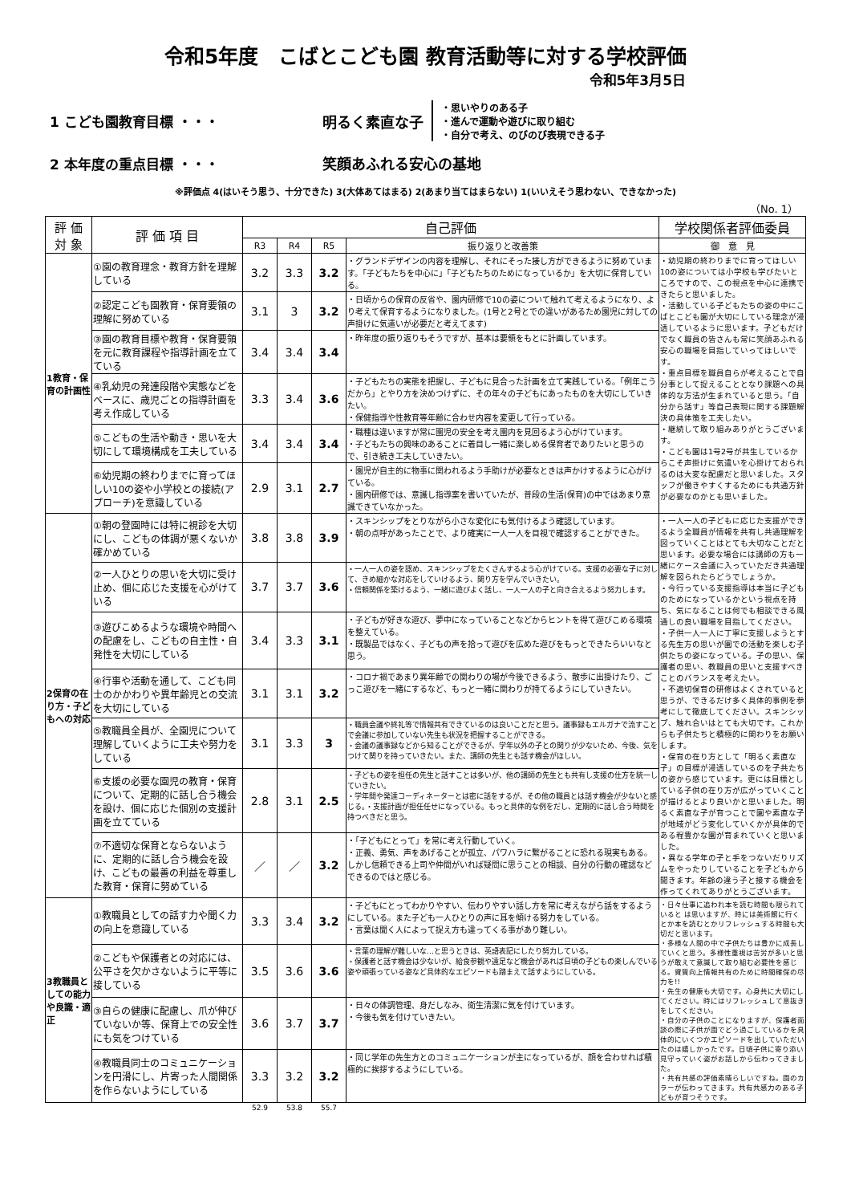令和5年度　こばとこども園 教育活動等に対する学校評価
令和5年3月5日
1 こども園教育目標 ・・・ 明るく素直な子
・思いやりのある子
・進んで運動や遊びに取り組む
・自分で考え、のびのび表現できる子
2 本年度の重点目標 ・・・ 笑顔あふれる安心の基地
※評価点 4(はいそう思う、十分できた) 3(大体あてはまる) 2(あまり当てはまらない) 1(いいえそう思わない、できなかった)
（No. 1）
| 評 価 対 象 | 評 価 項 目 | 自己評価 | | | | 学校関係者評価委員 |
| --- | --- | --- | --- | --- | --- | --- |
| | | R3 | R4 | R5 | 振り返りと改善策 | 御 意 見 |
| 1教育・保育の計画性 | ①園の教育理念・教育方針を理解している | 3.2 | 3.3 | 3.2 | ・グランドデザインの内容を理解し、それにそった接し方ができるように努めています。「子どもたちを中心に」「子どもたちのためになっているか」を大切に保育している。 | ・幼児期の終わりまでに育ってほしい10の姿については小学校も学びたいところですので、この視点を中心に連携できたらと思いました。 ・活動している子どもたちの姿の中にこばとこども園が大切にしている理念が浸透しているように思います。子どもだけでなく職員の皆さんも常に笑顔あふれる安心の職場を目指していってほしいです。 ・重点目標を職員自らが考えることで自分事として捉えることとなり課題への具体的な方法が生まれていると思う。「自分から話す」等自己表現に関する課題解決の具体策を工夫したい。 ・継続して取り組みありがとうございます。 ・こども園は1号2号が共生しているからこそ声掛けに気遣いを心掛けておられるのは大変な配慮だと思いました。スタッフが働きやすくするためにも共通方針が必要なのかとも思いました。 |
| | ②認定こども園教育・保育要領の理解に努めている | 3.1 | 3 | 3.2 | ・日頃からの保育の反省や、園内研修で10の姿について触れて考えるようになり、より考えて保育するようになりました。(1号と2号とでの違いがあるため園児に対しての声掛けに気遣いが必要だと考えてます) | |
| | ③園の教育目標や教育・保育要領を元に教育課程や指導計画を立てている | 3.4 | 3.4 | 3.4 | ・昨年度の振り返りもそうですが、基本は要領をもとに計画しています。 | |
| | ④乳幼児の発達段階や実態などをベースに、歳児ごとの指導計画を考え作成している | 3.3 | 3.4 | 3.6 | ・子どもたちの実態を把握し、子どもに見合った計画を立て実践している。「例年こうだから」とやり方を決めつけずに、その年々の子どもにあったものを大切にしていきたい。 ・保健指導や性教育等年齢に合わせ内容を変更して行っている。 | |
| | ⑤こどもの生活や動き・思いを大切にして環境構成を工夫している | 3.4 | 3.4 | 3.4 | ・職種は違いますが常に園児の安全を考え園内を見回るよう心がけています。 ・子どもたちの興味のあることに着目し一緒に楽しめる保育者でありたいと思うので、引き続き工夫していきたい。 | |
| | ⑥幼児期の終わりまでに育ってほしい10の姿や小学校との接続(アプローチ)を意識している | 2.9 | 3.1 | 2.7 | ・園児が自主的に物事に関われるよう手助けが必要なときは声かけするように心がけている。 ・園内研修では、意識し指導案を書いていたが、普段の生活(保育)の中ではあまり意識できていなかった。 | |
| 2保育の在り方・子どもへの対応 | ①朝の登園時には特に視診を大切にし、こどもの体調が悪くないか確かめている | 3.8 | 3.8 | 3.9 | ・スキンシップをとりながら小さな変化にも気付けるよう確認しています。 ・朝の点呼があったことで、より確実に一人一人を目視で確認することができた。 | ・一人一人の子どもに応じた支援ができるよう全職員が情報を共有し共通理解を図っていくことはとても大切なことだと思います。必要な場合には講師の方も一緒にケース会議に入っていただき共通理解を図られたらどうでしょうか。 ・今行っている支援指導は本当に子どものためになっているかという視点を持ち、気になることは何でも相談できる風通しの良い職場を目指してください。 ・子供一人一人に丁寧に支援しようとする先生方の思いが園での活動を楽しむ子供たちの姿になっている。子の思い、保護者の思い、教職員の思いと支援すべきことのバランスを考えたい。 ・不適切保育の研修はよくされていると思うが、できるだけ多く具体的事例を参考にして徹底してください。スキンシップ、触れ合いはとても大切です。これからも子供たちと積極的に関わりをお願いします。 ・保育の在り方として「明るく素直な子」の目標が浸透しているのを子共たちの姿から感じています。更には目標としている子供の在り方が広がっていくことが描けるとより良いかと思いました。明るく素直な子が育つことで園や素直な子が地域がどう変化していくかが具体的である程豊かな園が育まれていくと思いました。 ・異なる学年の子と手をつないだりリズムをやったりしていることを子どもから聞きます。年齢の違う子と接する機会を作ってくれてありがとうございます。 |
| | ②一人ひとりの思いを大切に受け止め、個に応じた支援を心がけている | 3.7 | 3.7 | 3.6 | ・一人一人の姿を認め、スキンシップをたくさんするよう心がけている。支援の必要な子に対して、きめ細かな対応をしていけるよう、関り方を学んでいきたい。 ・信頼関係を築けるよう、一緒に遊びよく話し、一人一人の子と向き合えるよう努力します。 | |
| | ③遊びこめるような環境や時間への配慮をし、こどもの自主性・自発性を大切にしている | 3.4 | 3.3 | 3.1 | ・子どもが好きな遊び、夢中になっていることなどからヒントを得て遊びこめる環境を整えている。 ・既製品ではなく、子どもの声を拾って遊びを広めた遊びをもっとできたらいいなと思う。 | |
| | ④行事や活動を通して、こども同士のかかわりや異年齢児との交流を大切にしている | 3.1 | 3.1 | 3.2 | ・コロナ禍であまり異年齢での関わりの場が今後できるよう、散歩に出掛けたり、ごっこ遊びを一緒にするなど、もっと一緒に関わりが持てるようにしていきたい。 | |
| | ⑤教職員全員が、全園児について理解していくように工夫や努力をしている | 3.1 | 3.3 | 3 | ・職員会議や終礼等で情報共有できているのは良いことだと思う。議事録もエルガナで流すことで会議に参加していない先生も状況を把握することができる。 ・会議の議事録などから知ることができるが、学年以外の子との関りが少ないため、今後、気をつけて関りを持っていきたい。また、講師の先生とも話す機会がほしい。 | |
| | ⑥支援の必要な園児の教育・保育について、定期的に話し合う機会を設け、個に応じた個別の支援計画を立てている | 2.8 | 3.1 | 2.5 | ・子どもの姿を担任の先生と話すことは多いが、他の講師の先生とも共有し支援の仕方を統一していきたい。 ・学年間や発達コーディネーターとは密に話をするが、その他の職員とは話す機会が少ないと感じる。・支援計画が担任任せになっている。もっと具体的な例をだし、定期的に話し合う時間を持つべきだと思う。 | |
| | ⑦不適切な保育とならないように、定期的に話し合う機会を設け、こどもの最善の利益を尊重した教育・保育に努めている | ／ | ／ | 3.2 | ・「子どもにとって」を常に考え行動していく。 ・正義、勇気、声をあげることが孤立、パワハラに繋がることに恐れる現実もある。しかし信頼できる上司や仲間がいれば疑問に思うことの相談、自分の行動の確認などできるのではと感じる。 | |
| 3教職員としての能力や良識・適正 | ①教職員としての話す力や聞く力の向上を意識している | 3.3 | 3.4 | 3.2 | ・子どもにとってわかりやすい、伝わりやすい話し方を常に考えながら話をするようにしている。また子ども一人ひとりの声に耳を傾ける努力をしている。 ・言葉は聞く人によって捉え方も違ってくる事があり難しい。 | ・日々仕事に追われ本を読む時間も限られていると は思いますが、時には美術館に行くとか本を読むとかリフレッシュする時間も大切だと思います。 ・多様な人間の中で子供たちは豊かに成長していくと思う。多様性重視は苦労が多いと思うが敢えて意識して取り組む必要性を感じる。資質向上情報共有のために時間確保の尽力を!! ・先生の健康も大切です。心身共に大切にしてください。時にはリフレッシュして息抜きをしてください。 ・自分の子供のことになりますが、保護者面談の際に子供が園でどう過ごしているかを具体的にいくつかエピソードを出していただいたのは嬉しかったです。日頃子供に寄り添い見守っていく姿がお話しから伝わってきました。 ・共有共感の評価素晴らしいですね。園のカラーが伝わってきます。共有共感力のある子どもが育つそうです。 |
| | ②こどもや保護者との対応には、公平さを欠かさないように平等に接している | 3.5 | 3.6 | 3.6 | ・言葉の理解が難しいな…と思うときは、英語表記にしたり努力している。 ・保護者と話す機会は少ないが、給食参観や遠足など機会があれば日頃の子どもの楽しんでいる姿や頑張っている姿など具体的なエピソードも踏まえて話すようにしている。 | |
| | ③自らの健康に配慮し、爪が伸びていないか等、保育上での安全性にも気をつけている | 3.6 | 3.7 | 3.7 | ・日々の体調管理、身だしなみ、衛生清潔に気を付けています。 ・今後も気を付けていきたい。 | |
| | ④教職員同士のコミュニケーションを円滑にし、片寄った人間関係を作らないようにしている | 3.3 | 3.2 | 3.2 | ・同じ学年の先生方とのコミュニケーションが主になっているが、顔を合わせれば積極的に挨拶するようにしている。 | |
| | | 52.9 | 53.8 | 55.7 | | |